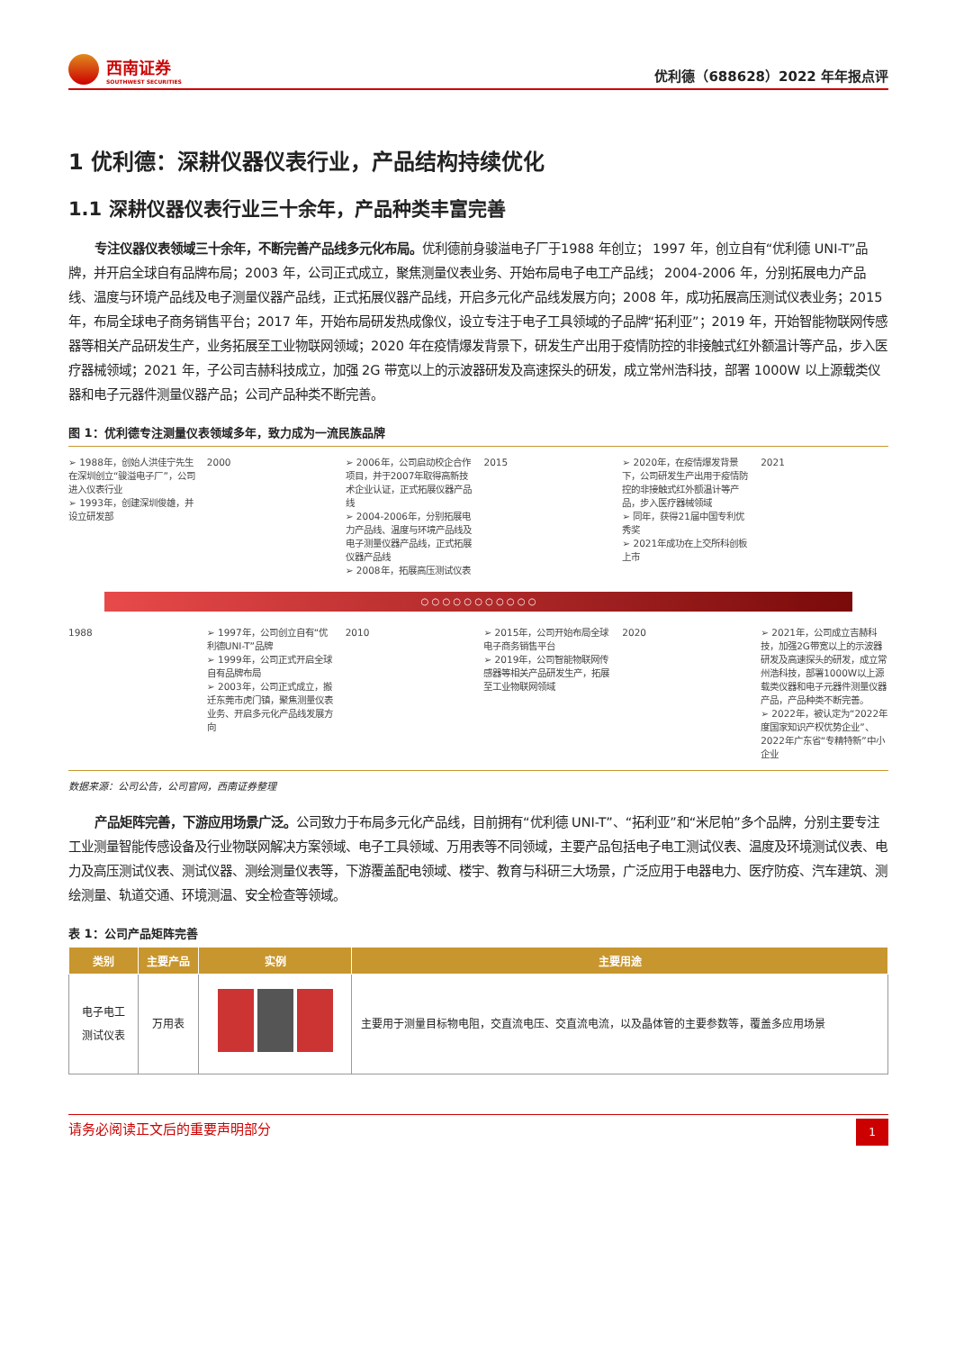西南证券
SOUTHWEST SECURITIES
优利德（688628）2022 年年报点评
1 优利德：深耕仪器仪表行业，产品结构持续优化
1.1 深耕仪器仪表行业三十余年，产品种类丰富完善
专注仪器仪表领域三十余年，不断完善产品线多元化布局。优利德前身骏溢电子厂于1988 年创立； 1997 年，创立自有“优利德 UNI-T”品牌，并开启全球自有品牌布局；2003 年，公司正式成立，聚焦测量仪表业务、开始布局电子电工产品线； 2004-2006 年，分别拓展电力产品线、温度与环境产品线及电子测量仪器产品线，正式拓展仪器产品线，开启多元化产品线发展方向；2008 年，成功拓展高压测试仪表业务；2015 年，布局全球电子商务销售平台；2017 年，开始布局研发热成像仪，设立专注于电子工具领域的子品牌“拓利亚”；2019 年，开始智能物联网传感器等相关产品研发生产，业务拓展至工业物联网领域；2020 年在疫情爆发背景下，研发生产出用于疫情防控的非接触式红外额温计等产品，步入医疗器械领域；2021 年，子公司吉赫科技成立，加强 2G 带宽以上的示波器研发及高速探头的研发，成立常州浩科技，部署 1000W 以上源载类仪器和电子元器件测量仪器产品；公司产品种类不断完善。
图 1：优利德专注测量仪表领域多年，致力成为一流民族品牌
➢ 1988年，创始人洪佳宁先生在深圳创立“骏溢电子厂”，公司进入仪表行业
➢ 1993年，创建深圳俊雄，并设立研发部
2000 ➢ 2006年，公司启动校企合作项目，并于2007年取得高新技术企业认证，正式拓展仪器产品线
➢ 2004-2006年，分别拓展电力产品线、温度与环境产品线及电子测量仪器产品线，正式拓展仪器产品线
➢ 2008年，拓展高压测试仪表
2015 ➢ 2020年，在疫情爆发背景下，公司研发生产出用于疫情防控的非接触式红外额温计等产品，步入医疗器械领域
➢ 同年，获得21届中国专利优秀奖
➢ 2021年成功在上交所科创板上市
2021
○ ○ ○ ○ ○ ○ ○ ○ ○ ○ ○
1988 ➢ 1997年，公司创立自有“优利德UNI-T”品牌
➢ 1999年，公司正式开启全球自有品牌布局
➢ 2003年，公司正式成立，搬迁东莞市虎门镇，聚焦测量仪表业务、开启多元化产品线发展方向
2010 ➢ 2015年，公司开始布局全球电子商务销售平台
➢ 2019年，公司智能物联网传感器等相关产品研发生产，拓展至工业物联网领域
2020 ➢ 2021年，公司成立吉赫科技，加强2G带宽以上的示波器研发及高速探头的研发，成立常州浩科技，部署1000W以上源载类仪器和电子元器件测量仪器产品，产品种类不断完善。
➢ 2022年，被认定为“2022年度国家知识产权优势企业”、2022年广东省“专精特新”中小企业
数据来源：公司公告，公司官网，西南证券整理
产品矩阵完善，下游应用场景广泛。公司致力于布局多元化产品线，目前拥有“优利德 UNI-T”、“拓利亚”和“米尼帕”多个品牌，分别主要专注工业测量智能传感设备及行业物联网解决方案领域、电子工具领域、万用表等不同领域，主要产品包括电子电工测试仪表、温度及环境测试仪表、电力及高压测试仪表、测试仪器、测绘测量仪表等，下游覆盖配电领域、楼宇、教育与科研三大场景，广泛应用于电器电力、医疗防疫、汽车建筑、测绘测量、轨道交通、环境测温、安全检查等领域。
表 1：公司产品矩阵完善
| 类别 | 主要产品 | 实例 | 主要用途 |
| --- | --- | --- | --- |
| 电子电工 测试仪表 | 万用表 | | 主要用于测量目标物电阻，交直流电压、交直流电流，以及晶体管的主要参数等，覆盖多应用场景 |
请务必阅读正文后的重要声明部分 1